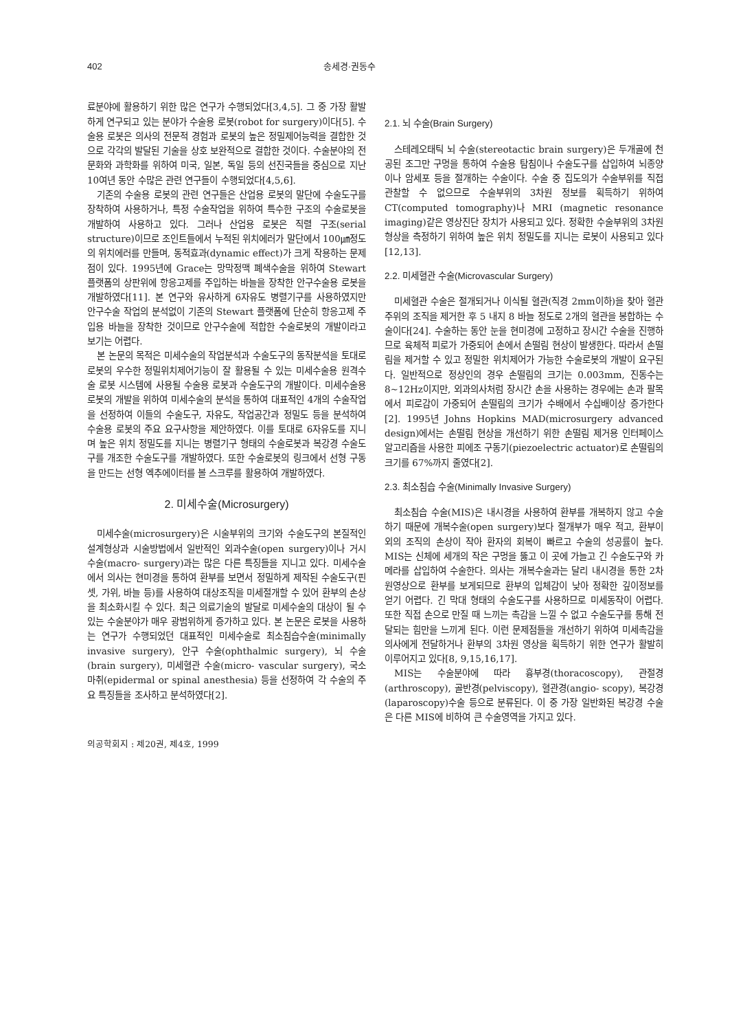402 송세경·권동수
료분야에 활용하기 위한 많은 연구가 수행되었다[3,4,5]. 그 중 가장 활발하게 연구되고 있는 분야가 수술용 로봇(robot for surgery)이다[5]. 수술용 로봇은 의사의 전문적 경험과 로봇의 높은 정밀제어능력을 결합한 것으로 각각의 발달된 기술을 상호 보완적으로 결합한 것이다. 수술분야의 전문화와 과학화를 위하여 미국, 일본, 독일 등의 선진국들을 중심으로 지난 10여년 동안 수많은 관련 연구들이 수행되었다[4,5,6].
기존의 수술용 로봇의 관련 연구들은 산업용 로봇의 말단에 수술도구를 장착하여 사용하거나, 특정 수술작업을 위하여 특수한 구조의 수술로봇을 개발하여 사용하고 있다. 그러나 산업용 로봇은 직렬 구조(serial structure)이므로 조인트들에서 누적된 위치에러가 말단에서 100㎛정도의 위치에러를 만들며, 동적효과(dynamic effect)가 크게 작용하는 문제점이 있다. 1995년에 Grace는 망막정맥 폐색수술을 위하여 Stewart 플랫폼의 상판위에 항응고제를 주입하는 바늘을 장착한 안구수술용 로봇을 개발하였다[11]. 본 연구와 유사하게 6자유도 병렬기구를 사용하였지만 안구수술 작업의 분석없이 기존의 Stewart 플랫폼에 단순히 항응고제 주입용 바늘을 장착한 것이므로 안구수술에 적합한 수술로봇의 개발이라고 보기는 어렵다.
본 논문의 목적은 미세수술의 작업분석과 수술도구의 동작분석을 토대로 로봇의 우수한 정밀위치제어기능이 잘 활용될 수 있는 미세수술용 원격수술 로봇 시스템에 사용될 수술용 로봇과 수술도구의 개발이다. 미세수술용 로봇의 개발을 위하여 미세수술의 분석을 통하여 대표적인 4개의 수술작업을 선정하여 이들의 수술도구, 자유도, 작업공간과 정밀도 등을 분석하여 수술용 로봇의 주요 요구사항을 제안하였다. 이를 토대로 6자유도를 지니며 높은 위치 정밀도를 지니는 병렬기구 형태의 수술로봇과 복강경 수술도구를 개조한 수술도구를 개발하였다. 또한 수술로봇의 링크에서 선형 구동을 만드는 선형 엑추에이터를 볼 스크루를 활용하여 개발하였다.
2. 미세수술(Microsurgery)
미세수술(microsurgery)은 시술부위의 크기와 수술도구의 본질적인 설계형상과 시술방법에서 일반적인 외과수술(open surgery)이나 거시수술(macro- surgery)과는 많은 다른 특징들을 지니고 있다. 미세수술에서 의사는 현미경을 통하여 환부를 보면서 정밀하게 제작된 수술도구(핀셋, 가위, 바늘 등)를 사용하여 대상조직을 미세절개할 수 있어 환부의 손상을 최소화시킬 수 있다. 최근 의료기술의 발달로 미세수술의 대상이 될 수 있는 수술분야가 매우 광범위하게 증가하고 있다. 본 논문은 로봇을 사용하는 연구가 수행되었던 대표적인 미세수술로 최소침습수술(minimally invasive surgery), 안구 수술(ophthalmic surgery), 뇌 수술(brain surgery), 미세혈관 수술(micro- vascular surgery), 국소 마취(epidermal or spinal anesthesia) 등을 선정하여 각 수술의 주요 특징들을 조사하고 분석하였다[2].
의공학회지 : 제20권, 제4호, 1999
2.1. 뇌 수술(Brain Surgery)
스테레오태틱 뇌 수술(stereotactic brain surgery)은 두개골에 천공된 조그만 구멍을 통하여 수술용 탐침이나 수술도구를 삽입하여 뇌종양이나 암세포 등을 절개하는 수술이다. 수술 중 집도의가 수술부위를 직접 관찰할 수 없으므로 수술부위의 3차원 정보를 획득하기 위하여 CT(computed tomography)나 MRI (magnetic resonance imaging)같은 영상진단 장치가 사용되고 있다. 정확한 수술부위의 3차원 형상을 측정하기 위하여 높은 위치 정밀도를 지니는 로봇이 사용되고 있다[12,13].
2.2. 미세혈관 수술(Microvascular Surgery)
미세혈관 수술은 절개되거나 이식될 혈관(직경 2mm이하)을 찾아 혈관 주위의 조직을 제거한 후 5 내지 8 바늘 정도로 2개의 혈관을 봉합하는 수술이다[24]. 수술하는 동안 눈을 현미경에 고정하고 장시간 수술을 진행하므로 육체적 피로가 가중되어 손에서 손떨림 현상이 발생한다. 따라서 손떨림을 제거할 수 있고 정밀한 위치제어가 가능한 수술로봇의 개발이 요구된다. 일반적으로 정상인의 경우 손떨림의 크기는 0.003mm, 진동수는 8∼12Hz이지만, 외과의사처럼 장시간 손을 사용하는 경우에는 손과 팔목에서 피로감이 가중되어 손떨림의 크기가 수배에서 수십배이상 증가한다[2]. 1995년 Johns Hopkins MAD(microsurgery advanced design)에서는 손떨림 현상을 개선하기 위한 손떨림 제거용 인터페이스 알고리즘을 사용한 피에조 구동기(piezoelectric actuator)로 손떨림의 크기를 67%까지 줄였다[2].
2.3. 최소침습 수술(Minimally Invasive Surgery)
최소침습 수술(MIS)은 내시경을 사용하여 환부를 개복하지 않고 수술하기 때문에 개복수술(open surgery)보다 절개부가 매우 적고, 환부이외의 조직의 손상이 작아 환자의 회복이 빠르고 수술의 성공률이 높다. MIS는 신체에 세개의 작은 구멍을 뚫고 이 곳에 가늘고 긴 수술도구와 카메라를 삽입하여 수술한다. 의사는 개복수술과는 달리 내시경을 통한 2차원영상으로 환부를 보게되므로 환부의 입체감이 낮아 정확한 깊이정보를 얻기 어렵다. 긴 막대 형태의 수술도구를 사용하므로 미세동작이 어렵다. 또한 직접 손으로 만질 때 느끼는 촉감을 느낄 수 없고 수술도구를 통해 전달되는 힘만을 느끼게 된다. 이런 문제점들을 개선하기 위하여 미세촉감을 의사에게 전달하거나 환부의 3차원 영상을 획득하기 위한 연구가 활발히 이루어지고 있다[8, 9,15,16,17].
MIS는 수술분야에 따라 흉부경(thoracoscopy), 관절경(arthroscopy), 골반경(pelviscopy), 혈관경(angio- scopy), 복강경(laparoscopy)수술 등으로 분류된다. 이 중 가장 일반화된 복강경 수술은 다른 MIS에 비하여 큰 수술영역을 가지고 있다.